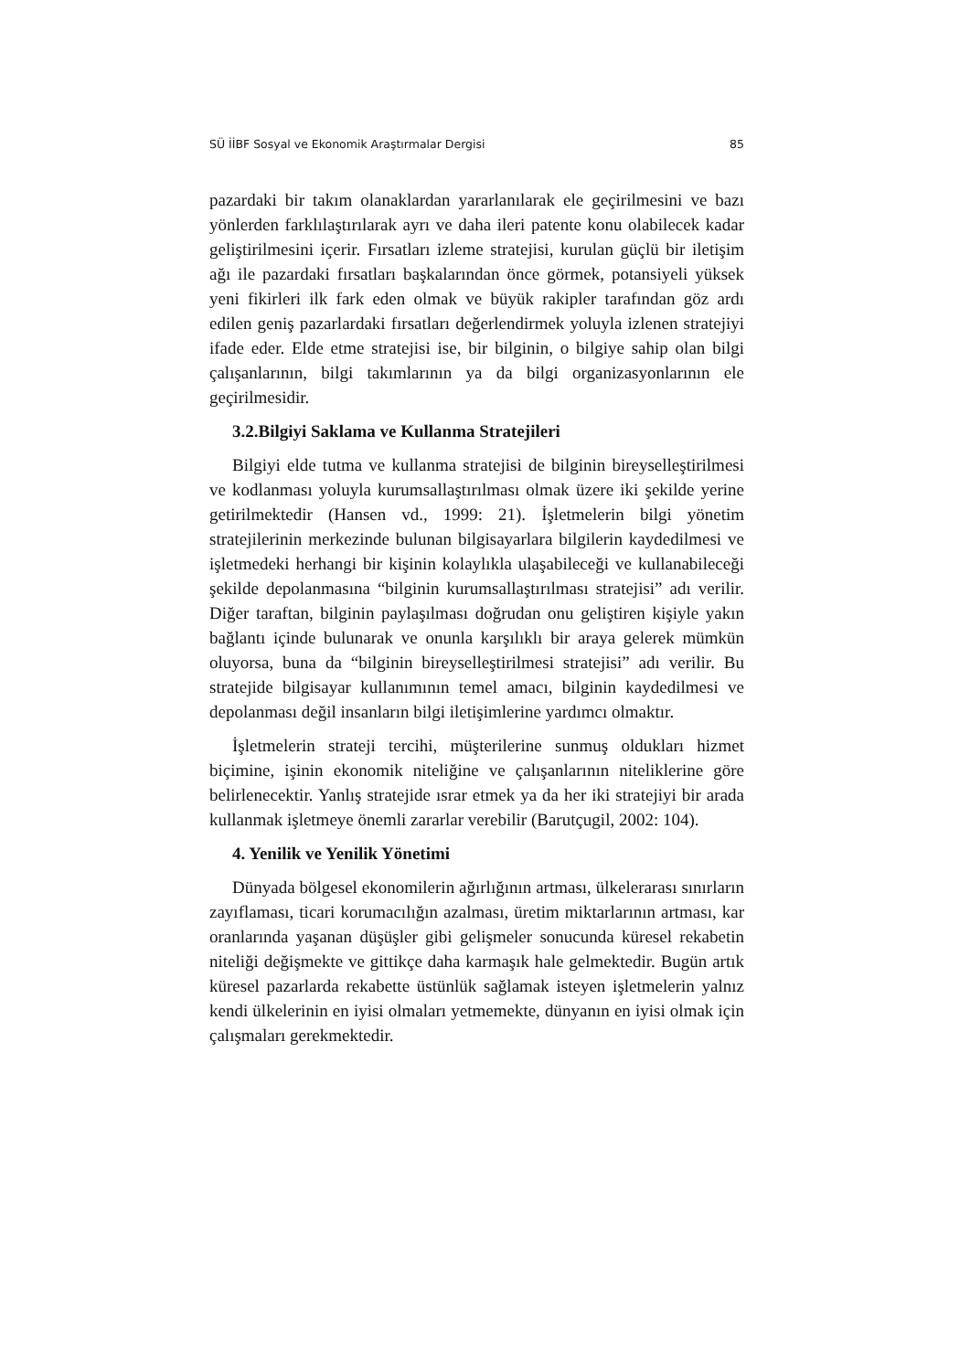SÜ İİBF Sosyal ve Ekonomik Araştırmalar Dergisi 85
pazardaki bir takım olanaklardan yararlanılarak ele geçirilmesini ve bazı yönlerden farklılaştırılarak ayrı ve daha ileri patente konu olabilecek kadar geliştirilmesini içerir. Fırsatları izleme stratejisi, kurulan güçlü bir iletişim ağı ile pazardaki fırsatları başkalarından önce görmek, potansiyeli yüksek yeni fikirleri ilk fark eden olmak ve büyük rakipler tarafından göz ardı edilen geniş pazarlardaki fırsatları değerlendirmek yoluyla izlenen stratejiyi ifade eder. Elde etme stratejisi ise, bir bilginin, o bilgiye sahip olan bilgi çalışanlarının, bilgi takımlarının ya da bilgi organizasyonlarının ele geçirilmesidir.
3.2.Bilgiyi Saklama ve Kullanma Stratejileri
Bilgiyi elde tutma ve kullanma stratejisi de bilginin bireyselleştirilmesi ve kodlanması yoluyla kurumsallaştırılması olmak üzere iki şekilde yerine getirilmektedir (Hansen vd., 1999: 21). İşletmelerin bilgi yönetim stratejilerinin merkezinde bulunan bilgisayarlara bilgilerin kaydedilmesi ve işletmedeki herhangi bir kişinin kolaylıkla ulaşabileceği ve kullanabileceği şekilde depolanmasına “bilginin kurumsallaştırılması stratejisi” adı verilir. Diğer taraftan, bilginin paylaşılması doğrudan onu geliştiren kişiyle yakın bağlantı içinde bulunarak ve onunla karşılıklı bir araya gelerek mümkün oluyorsa, buna da “bilginin bireyselleştirilmesi stratejisi” adı verilir. Bu stratejide bilgisayar kullanımının temel amacı, bilginin kaydedilmesi ve depolanması değil insanların bilgi iletişimlerine yardımcı olmaktır.
İşletmelerin strateji tercihi, müşterilerine sunmuş oldukları hizmet biçimine, işinin ekonomik niteliğine ve çalışanlarının niteliklerine göre belirlenecektir. Yanlış stratejide ısrar etmek ya da her iki stratejiyi bir arada kullanmak işletmeye önemli zararlar verebilir (Barutçugil, 2002: 104).
4. Yenilik ve Yenilik Yönetimi
Dünyada bölgesel ekonomilerin ağırlığının artması, ülkelerarası sınırların zayıflaması, ticari korumacılığın azalması, üretim miktarlarının artması, kar oranlarında yaşanan düşüşler gibi gelişmeler sonucunda küresel rekabetin niteliği değişmekte ve gittikçe daha karmaşık hale gelmektedir. Bugün artık küresel pazarlarda rekabette üstünlük sağlamak isteyen işletmelerin yalnız kendi ülkelerinin en iyisi olmaları yetmemekte, dünyanın en iyisi olmak için çalışmaları gerekmektedir.